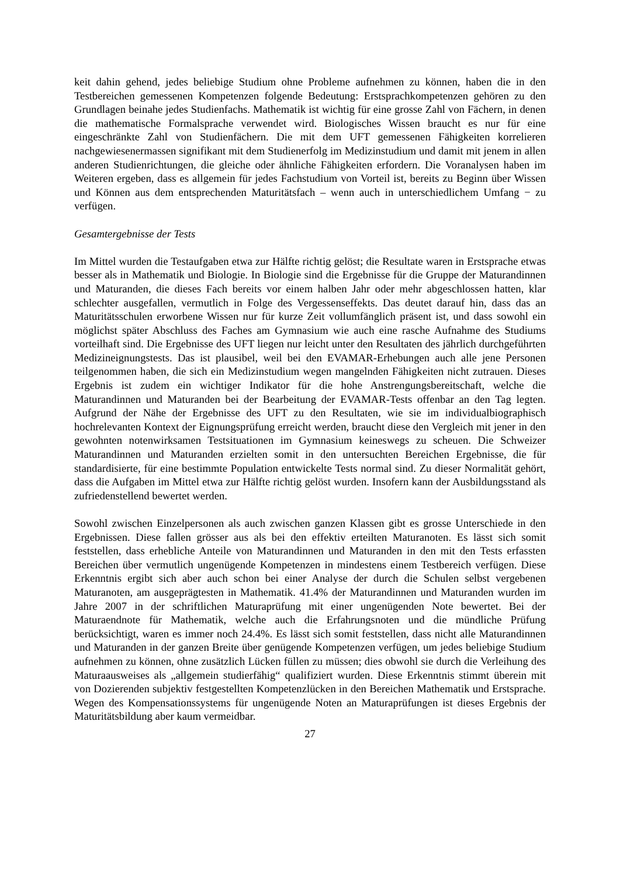keit dahin gehend, jedes beliebige Studium ohne Probleme aufnehmen zu können, haben die in den Testbereichen gemessenen Kompetenzen folgende Bedeutung: Erstsprachkompetenzen gehören zu den Grundlagen beinahe jedes Studienfachs. Mathematik ist wichtig für eine grosse Zahl von Fächern, in denen die mathematische Formalsprache verwendet wird. Biologisches Wissen braucht es nur für eine eingeschränkte Zahl von Studienfächern. Die mit dem UFT gemessenen Fähigkeiten korrelieren nachgewiesenermassen signifikant mit dem Studienerfolg im Medizinstudium und damit mit jenem in allen anderen Studienrichtungen, die gleiche oder ähnliche Fähigkeiten erfordern. Die Voranalysen haben im Weiteren ergeben, dass es allgemein für jedes Fachstudium von Vorteil ist, bereits zu Beginn über Wissen und Können aus dem entsprechenden Maturitätsfach – wenn auch in unterschiedlichem Umfang − zu verfügen.
Gesamtergebnisse der Tests
Im Mittel wurden die Testaufgaben etwa zur Hälfte richtig gelöst; die Resultate waren in Erstsprache etwas besser als in Mathematik und Biologie. In Biologie sind die Ergebnisse für die Gruppe der Maturandinnen und Maturanden, die dieses Fach bereits vor einem halben Jahr oder mehr abgeschlossen hatten, klar schlechter ausgefallen, vermutlich in Folge des Vergessenseffekts. Das deutet darauf hin, dass das an Maturitätsschulen erworbene Wissen nur für kurze Zeit vollumfänglich präsent ist, und dass sowohl ein möglichst später Abschluss des Faches am Gymnasium wie auch eine rasche Aufnahme des Studiums vorteilhaft sind. Die Ergebnisse des UFT liegen nur leicht unter den Resultaten des jährlich durchgeführten Medizineignungstests. Das ist plausibel, weil bei den EVAMAR-Erhebungen auch alle jene Personen teilgenommen haben, die sich ein Medizinstudium wegen mangelnden Fähigkeiten nicht zutrauen. Dieses Ergebnis ist zudem ein wichtiger Indikator für die hohe Anstrengungsbereitschaft, welche die Maturandinnen und Maturanden bei der Bearbeitung der EVAMAR-Tests offenbar an den Tag legten. Aufgrund der Nähe der Ergebnisse des UFT zu den Resultaten, wie sie im individualbiographisch hochrelevanten Kontext der Eignungsprüfung erreicht werden, braucht diese den Vergleich mit jener in den gewohnten notenwirksamen Testsituationen im Gymnasium keineswegs zu scheuen. Die Schweizer Maturandinnen und Maturanden erzielten somit in den untersuchten Bereichen Ergebnisse, die für standardisierte, für eine bestimmte Population entwickelte Tests normal sind. Zu dieser Normalität gehört, dass die Aufgaben im Mittel etwa zur Hälfte richtig gelöst wurden. Insofern kann der Ausbildungsstand als zufriedenstellend bewertet werden.
Sowohl zwischen Einzelpersonen als auch zwischen ganzen Klassen gibt es grosse Unterschiede in den Ergebnissen. Diese fallen grösser aus als bei den effektiv erteilten Maturanoten. Es lässt sich somit feststellen, dass erhebliche Anteile von Maturandinnen und Maturanden in den mit den Tests erfassten Bereichen über vermutlich ungenügende Kompetenzen in mindestens einem Testbereich verfügen. Diese Erkenntnis ergibt sich aber auch schon bei einer Analyse der durch die Schulen selbst vergebenen Maturanoten, am ausgeprägtesten in Mathematik. 41.4% der Maturandinnen und Maturanden wurden im Jahre 2007 in der schriftlichen Maturaprüfung mit einer ungenügenden Note bewertet. Bei der Maturaendnote für Mathematik, welche auch die Erfahrungsnoten und die mündliche Prüfung berücksichtigt, waren es immer noch 24.4%. Es lässt sich somit feststellen, dass nicht alle Maturandinnen und Maturanden in der ganzen Breite über genügende Kompetenzen verfügen, um jedes beliebige Studium aufnehmen zu können, ohne zusätzlich Lücken füllen zu müssen; dies obwohl sie durch die Verleihung des Maturaausweises als „allgemein studierfähig“ qualifiziert wurden. Diese Erkenntnis stimmt überein mit von Dozierenden subjektiv festgestellten Kompetenzlücken in den Bereichen Mathematik und Erstsprache. Wegen des Kompensationssystems für ungenügende Noten an Maturaprüfungen ist dieses Ergebnis der Maturitätsbildung aber kaum vermeidbar.
27